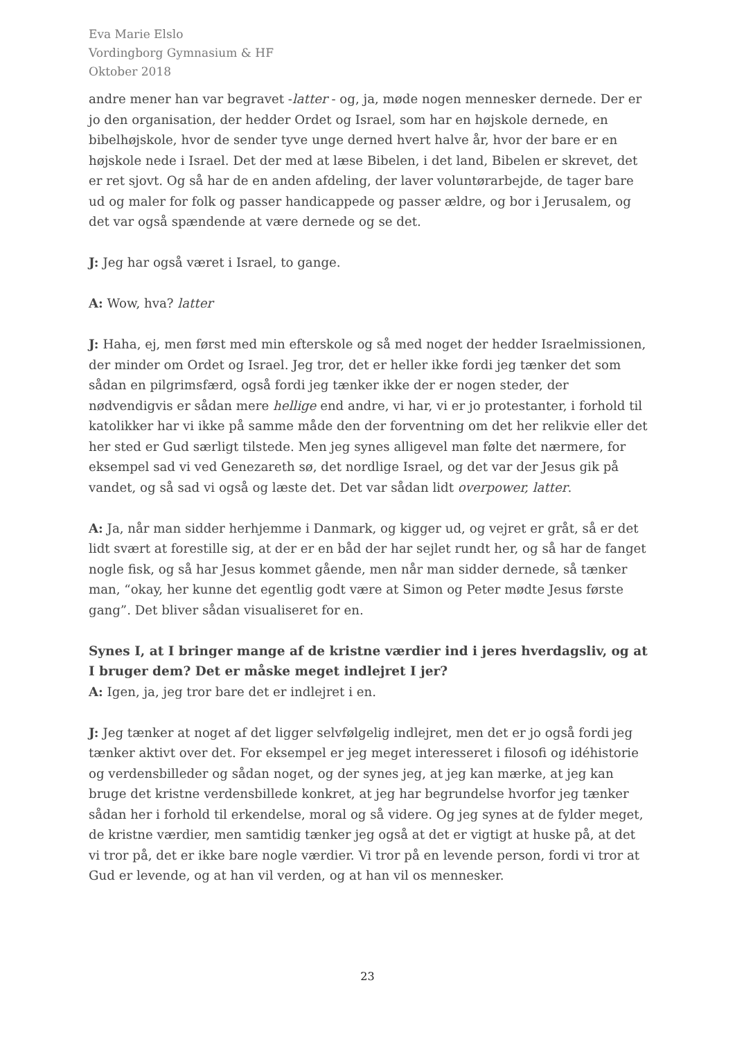Eva Marie Elslo
Vordingborg Gymnasium & HF
Oktober 2018
andre mener han var begravet -latter - og, ja, møde nogen mennesker dernede. Der er jo den organisation, der hedder Ordet og Israel, som har en højskole dernede, en bibelhøjskole, hvor de sender tyve unge derned hvert halve år, hvor der bare er en højskole nede i Israel. Det der med at læse Bibelen, i det land, Bibelen er skrevet, det er ret sjovt. Og så har de en anden afdeling, der laver voluntørarbejde, de tager bare ud og maler for folk og passer handicappede og passer ældre, og bor i Jerusalem, og det var også spændende at være dernede og se det.
J: Jeg har også været i Israel, to gange.
A: Wow, hva? latter
J: Haha, ej, men først med min efterskole og så med noget der hedder Israelmissionen, der minder om Ordet og Israel. Jeg tror, det er heller ikke fordi jeg tænker det som sådan en pilgrimsfærd, også fordi jeg tænker ikke der er nogen steder, der nødvendigvis er sådan mere hellige end andre, vi har, vi er jo protestanter, i forhold til katolikker har vi ikke på samme måde den der forventning om det her relikvie eller det her sted er Gud særligt tilstede. Men jeg synes alligevel man følte det nærmere, for eksempel sad vi ved Genezareth sø, det nordlige Israel, og det var der Jesus gik på vandet, og så sad vi også og læste det. Det var sådan lidt overpower, latter.
A: Ja, når man sidder herhjemme i Danmark, og kigger ud, og vejret er gråt, så er det lidt svært at forestille sig, at der er en båd der har sejlet rundt her, og så har de fanget nogle fisk, og så har Jesus kommet gående, men når man sidder dernede, så tænker man, “okay, her kunne det egentlig godt være at Simon og Peter mødte Jesus første gang”. Det bliver sådan visualiseret for en.
Synes I, at I bringer mange af de kristne værdier ind i jeres hverdagsliv, og at I bruger dem? Det er måske meget indlejret I jer?
A: Igen, ja, jeg tror bare det er indlejret i en.
J: Jeg tænker at noget af det ligger selvfølgelig indlejret, men det er jo også fordi jeg tænker aktivt over det. For eksempel er jeg meget interesseret i filosofi og idéhistorie og verdensbilleder og sådan noget, og der synes jeg, at jeg kan mærke, at jeg kan bruge det kristne verdensbillede konkret, at jeg har begrundelse hvorfor jeg tænker sådan her i forhold til erkendelse, moral og så videre. Og jeg synes at de fylder meget, de kristne værdier, men samtidig tænker jeg også at det er vigtigt at huske på, at det vi tror på, det er ikke bare nogle værdier. Vi tror på en levende person, fordi vi tror at Gud er levende, og at han vil verden, og at han vil os mennesker.
23